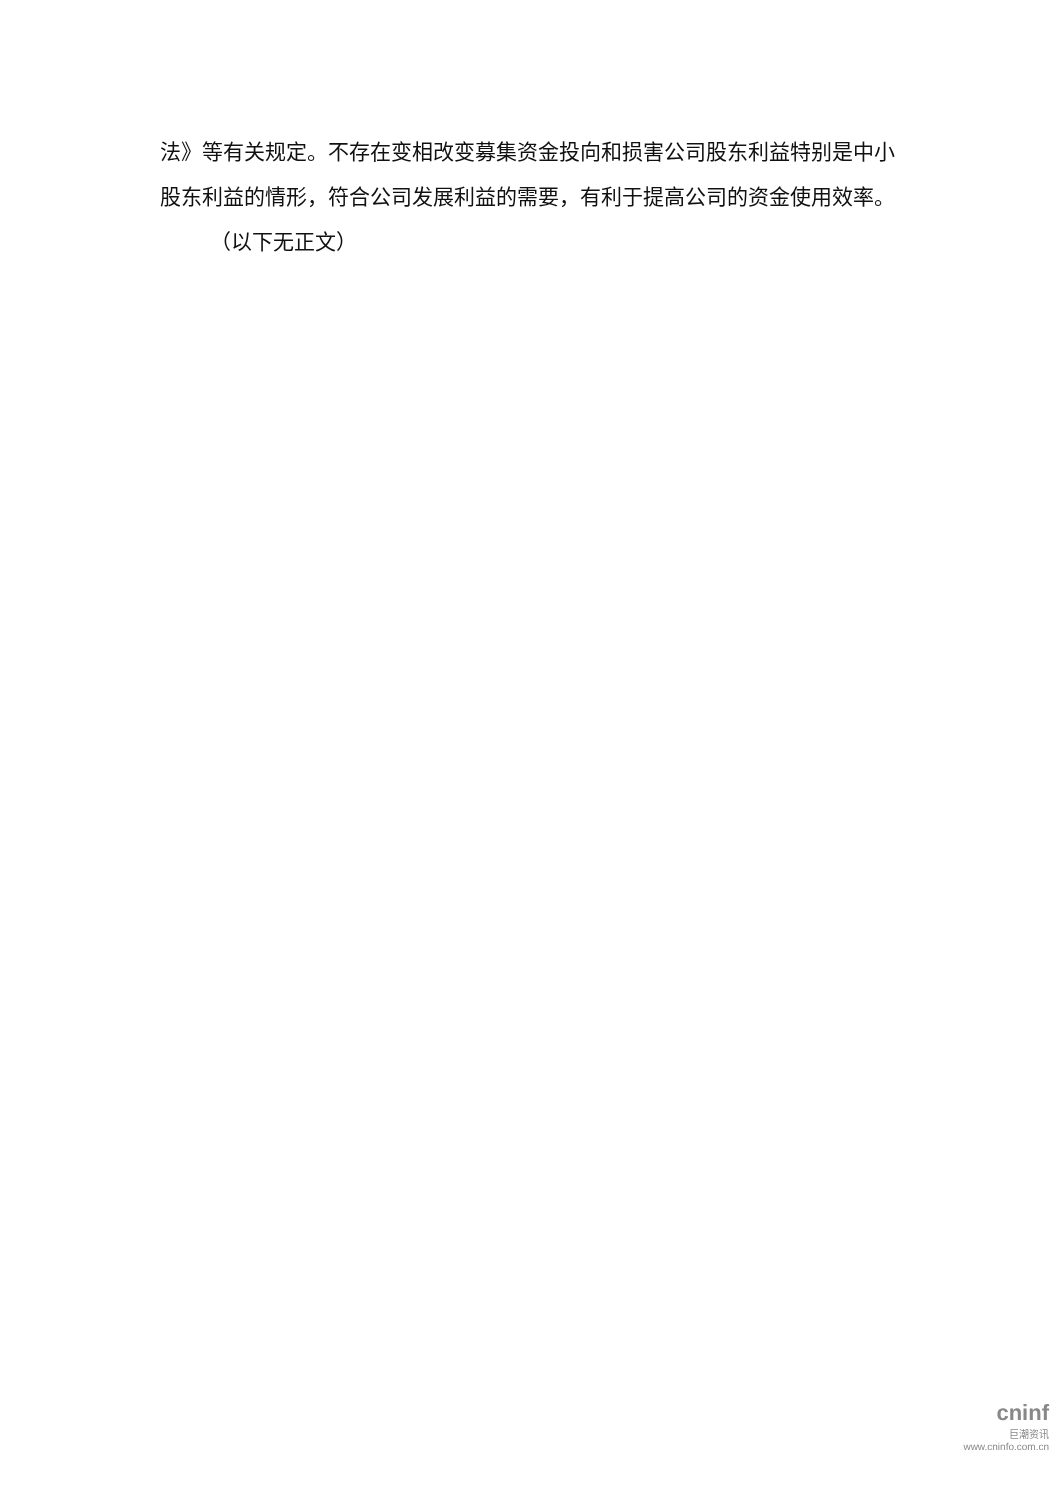法》等有关规定。不存在变相改变募集资金投向和损害公司股东利益特别是中小股东利益的情形，符合公司发展利益的需要，有利于提高公司的资金使用效率。
（以下无正文）
cninf
巨潮资讯
www.cninfo.com.cn